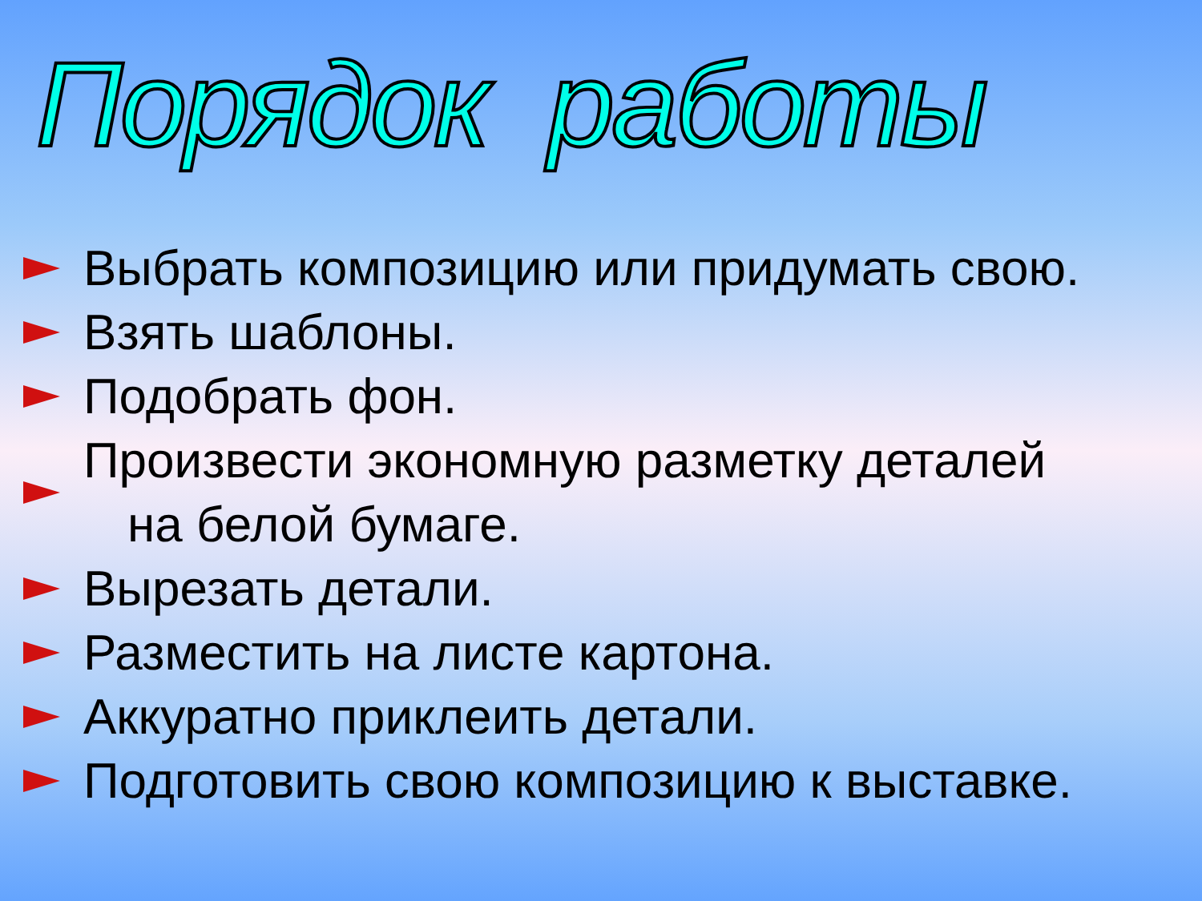Порядок работы
Выбрать композицию или придумать свою.
Взять шаблоны.
Подобрать фон.
Произвести экономную разметку деталей
на белой бумаге.
Вырезать детали.
Разместить на листе картона.
Аккуратно приклеить детали.
Подготовить свою композицию к выставке.